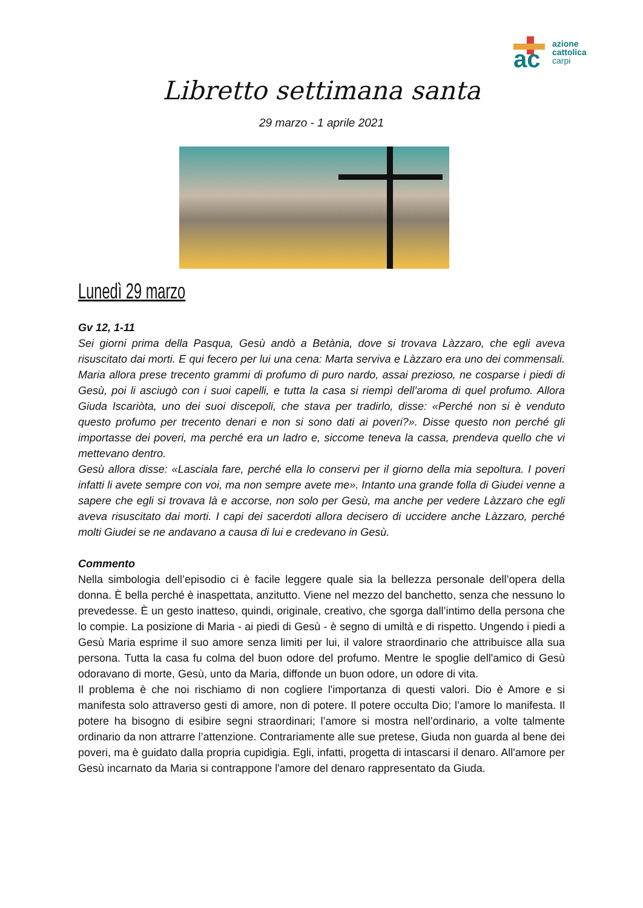ac
azione
cattolica
carpi
Libretto settimana santa
29 marzo - 1 aprile 2021
Lunedì 29 marzo
Gv 12, 1-11
Sei giorni prima della Pasqua, Gesù andò a Betània, dove si trovava Làzzaro, che egli aveva risuscitato dai morti. E qui fecero per lui una cena: Marta serviva e Làzzaro era uno dei commensali. Maria allora prese trecento grammi di profumo di puro nardo, assai prezioso, ne cosparse i piedi di Gesù, poi li asciugò con i suoi capelli, e tutta la casa si riempì dell’aroma di quel profumo. Allora Giuda Iscariòta, uno dei suoi discepoli, che stava per tradirlo, disse: «Perché non si è venduto questo profumo per trecento denari e non si sono dati ai poveri?». Disse questo non perché gli importasse dei poveri, ma perché era un ladro e, siccome teneva la cassa, prendeva quello che vi mettevano dentro.
Gesù allora disse: «Lasciala fare, perché ella lo conservi per il giorno della mia sepoltura. I poveri infatti li avete sempre con voi, ma non sempre avete me». Intanto una grande folla di Giudei venne a sapere che egli si trovava là e accorse, non solo per Gesù, ma anche per vedere Làzzaro che egli aveva risuscitato dai morti. I capi dei sacerdoti allora decisero di uccidere anche Làzzaro, perché molti Giudei se ne andavano a causa di lui e credevano in Gesù.
Commento
Nella simbologia dell’episodio ci è facile leggere quale sia la bellezza personale dell’opera della donna. È bella perché è inaspettata, anzitutto. Viene nel mezzo del banchetto, senza che nessuno lo prevedesse. È un gesto inatteso, quindi, originale, creativo, che sgorga dall’intimo della persona che lo compie. La posizione di Maria - ai piedi di Gesù - è segno di umiltà e di rispetto. Ungendo i piedi a Gesù Maria esprime il suo amore senza limiti per lui, il valore straordinario che attribuisce alla sua persona. Tutta la casa fu colma del buon odore del profumo. Mentre le spoglie dell'amico di Gesù odoravano di morte, Gesù, unto da Maria, diffonde un buon odore, un odore di vita.
Il problema è che noi rischiamo di non cogliere l'importanza di questi valori. Dio è Amore e si manifesta solo attraverso gesti di amore, non di potere. Il potere occulta Dio; l’amore lo manifesta. Il potere ha bisogno di esibire segni straordinari; l’amore si mostra nell’ordinario, a volte talmente ordinario da non attrarre l’attenzione. Contrariamente alle sue pretese, Giuda non guarda al bene dei poveri, ma è guidato dalla propria cupidigia. Egli, infatti, progetta di intascarsi il denaro. All'amore per Gesù incarnato da Maria si contrappone l'amore del denaro rappresentato da Giuda.